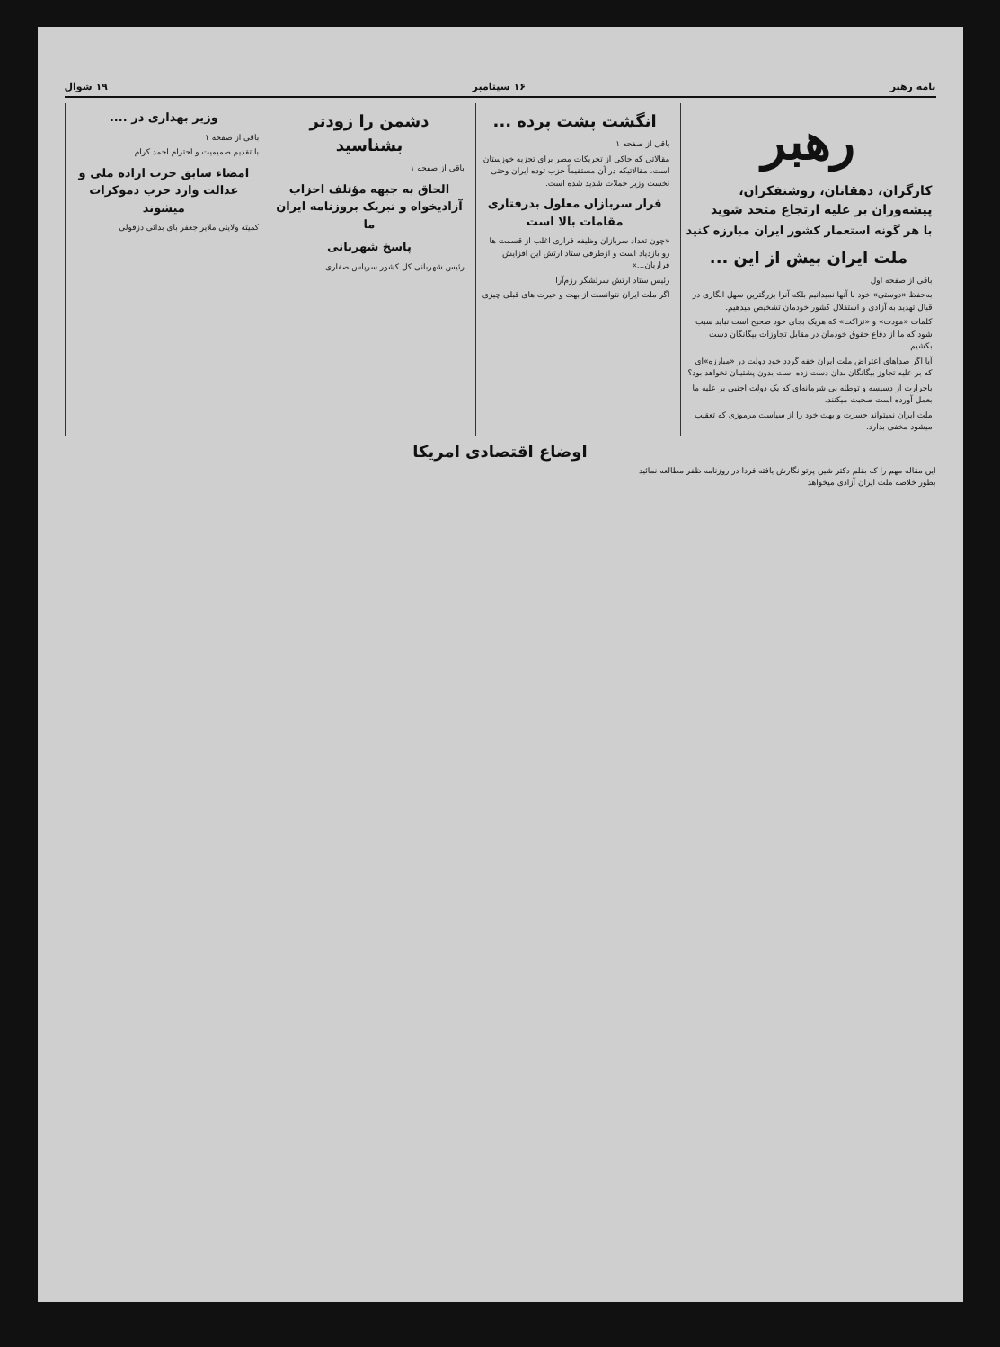نامه رهبر ۱۶ سپتامبر ۱۹ شوال
رهبر
کارگران، دهقانان، روشنفکران، پیشه‌وران بر علیه ارتجاع متحد شوید
با هر گونه استعمار کشور ایران مبارزه کنید
ملت ایران بیش از این ...
باقی از صفحه اول
به‌حفظ «دوستی» خود با آنها نمیدانیم بلکه آنرا بزرگترین سهل انگاری در قبال تهدید به آزادی و استقلال کشور خودمان تشخیص میدهیم.
کلمات «مودت» و «نزاکت» که هریک بجای خود صحیح است نباید سبب شود که ما از دفاع حقوق خودمان در مقابل تجاوزات بیگانگان دست بکشیم.
آیا اگر صداهای اعتراض ملت ایران خفه گردد خود دولت در «مبارزه»ای که بر علیه تجاوز بیگانگان بدان دست زده است بدون پشتیبان نخواهد بود؟
باحرارت از دسیسه و توطئه بی شرمانه‌ای که یک دولت اجنبی بر علیه ما بعمل آورده است صحبت میکنند.
ملت ایران نمیتواند حسرت و بهت خود را از سیاست مرموزی که تعقیب میشود مخفی بدارد.
انگشت پشت پرده ...
باقی از صفحه ۱
مقالاتی که حاکی از تحریکات مضر برای تجزیه خوزستان است، مقالاتیکه در آن مستقیماً حزب توده ایران وحتی نخست وزیر حملات شدید شده است.
فرار سربازان معلول بدرفتاری مقامات بالا است
«چون تعداد سربازان وظیفه فراری اغلب از قسمت ها رو بازدیاد است و ازطرفی ستاد ارتش این افزایش فراریان...»
رئیس ستاد ارتش سرلشگر رزم‌آرا
اگر ملت ایران نتوانست از بهت و حیرت های قبلی چیزی
دشمن را زودتر بشناسید
باقی از صفحه ۱
الحاق به جبهه مؤتلف احزاب آزادیخواه و تبریک بروزنامه ایران ما
پاسخ شهربانی
رئیس شهربانی کل کشور سرپاس صفاری
وزیر بهداری در ....
باقی از صفحه ۱
با تقدیم صمیمیت و احترام احمد کرام
امضاء سابق حزب اراده ملی و عدالت وارد حزب دموکرات میشوند
کمیته ولایتی ملایر جعفر بای بدائی دزفولی
اوضاع اقتصادی امریکا
این مقاله مهم را که بقلم دکتر شین پرتو نگارش یافته فردا در روزنامه ظفر مطالعه نمائید
بطور خلاصه ملت ایران آزادی میخواهد